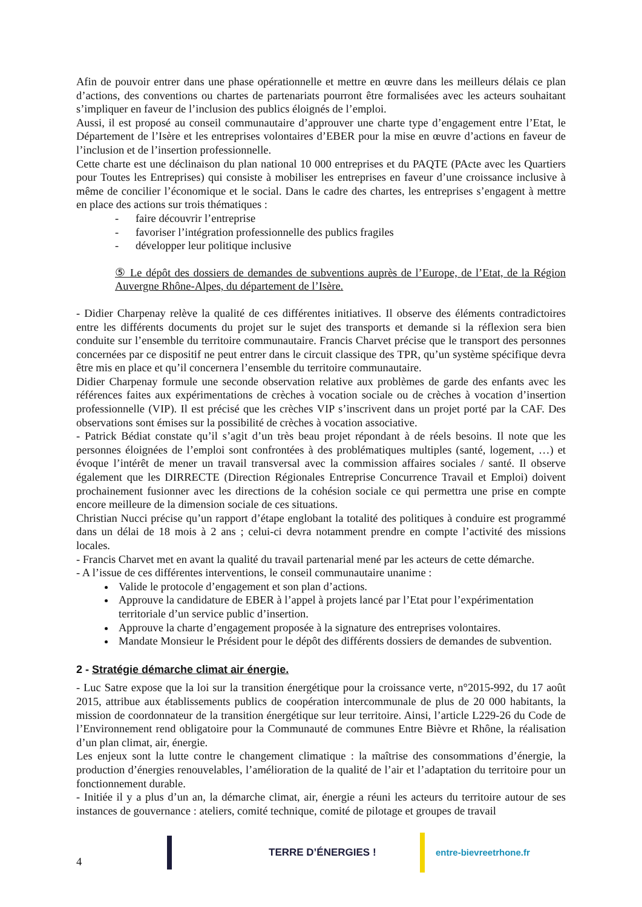Afin de pouvoir entrer dans une phase opérationnelle et mettre en œuvre dans les meilleurs délais ce plan d’actions, des conventions ou chartes de partenariats pourront être formalisées avec les acteurs souhaitant s’impliquer en faveur de l’inclusion des publics éloignés de l’emploi.
Aussi, il est proposé au conseil communautaire d’approuver une charte type d’engagement entre l’Etat, le Département de l’Isère et les entreprises volontaires d’EBER pour la mise en œuvre d’actions en faveur de l’inclusion et de l’insertion professionnelle.
Cette charte est une déclinaison du plan national 10 000 entreprises et du PAQTE (PActe avec les Quartiers pour Toutes les Entreprises) qui consiste à mobiliser les entreprises en faveur d’une croissance inclusive à même de concilier l’économique et le social. Dans le cadre des chartes, les entreprises s’engagent à mettre en place des actions sur trois thématiques :
- faire découvrir l’entreprise
- favoriser l’intégration professionnelle des publics fragiles
- développer leur politique inclusive
⑤ Le dépôt des dossiers de demandes de subventions auprès de l’Europe, de l’Etat, de la Région Auvergne Rhône-Alpes, du département de l’Isère.
- Didier Charpenay relève la qualité de ces différentes initiatives. Il observe des éléments contradictoires entre les différents documents du projet sur le sujet des transports et demande si la réflexion sera bien conduite sur l’ensemble du territoire communautaire. Francis Charvet précise que le transport des personnes concernées par ce dispositif ne peut entrer dans le circuit classique des TPR, qu’un système spécifique devra être mis en place et qu’il concernera l’ensemble du territoire communautaire.
Didier Charpenay formule une seconde observation relative aux problèmes de garde des enfants avec les références faites aux expérimentations de crèches à vocation sociale ou de crèches à vocation d’insertion professionnelle (VIP). Il est précisé que les crèches VIP s’inscrivent dans un projet porté par la CAF. Des observations sont émises sur la possibilité de crèches à vocation associative.
- Patrick Bédiat constate qu’il s’agit d’un très beau projet répondant à de réels besoins. Il note que les personnes éloignées de l’emploi sont confrontées à des problématiques multiples (santé, logement, …) et évoque l’intérêt de mener un travail transversal avec la commission affaires sociales / santé. Il observe également que les DIRRECTE (Direction Régionales Entreprise Concurrence Travail et Emploi) doivent prochainement fusionner avec les directions de la cohésion sociale ce qui permettra une prise en compte encore meilleure de la dimension sociale de ces situations.
Christian Nucci précise qu’un rapport d’étape englobant la totalité des politiques à conduire est programmé dans un délai de 18 mois à 2 ans ; celui-ci devra notamment prendre en compte l’activité des missions locales.
- Francis Charvet met en avant la qualité du travail partenarial mené par les acteurs de cette démarche.
- A l’issue de ces différentes interventions, le conseil communautaire unanime :
Valide le protocole d’engagement et son plan d’actions.
Approuve la candidature de EBER à l’appel à projets lancé par l’Etat pour l’expérimentation territoriale d’un service public d’insertion.
Approuve la charte d’engagement proposée à la signature des entreprises volontaires.
Mandate Monsieur le Président pour le dépôt des différents dossiers de demandes de subvention.
2 - Stratégie démarche climat air énergie.
- Luc Satre expose que la loi sur la transition énergétique pour la croissance verte, n°2015-992, du 17 août 2015, attribue aux établissements publics de coopération intercommunale de plus de 20 000 habitants, la mission de coordonnateur de la transition énergétique sur leur territoire. Ainsi, l’article L229-26 du Code de l’Environnement rend obligatoire pour la Communauté de communes Entre Bièvre et Rhône, la réalisation d’un plan climat, air, énergie.
Les enjeux sont la lutte contre le changement climatique : la maîtrise des consommations d’énergie, la production d’énergies renouvelables, l’amélioration de la qualité de l’air et l’adaptation du territoire pour un fonctionnement durable.
- Initiée il y a plus d’un an, la démarche climat, air, énergie a réuni les acteurs du territoire autour de ses instances de gouvernance : ateliers, comité technique, comité de pilotage et groupes de travail
4
TERRE D’ÉNERGIES ! entre-bievreetrhone.fr